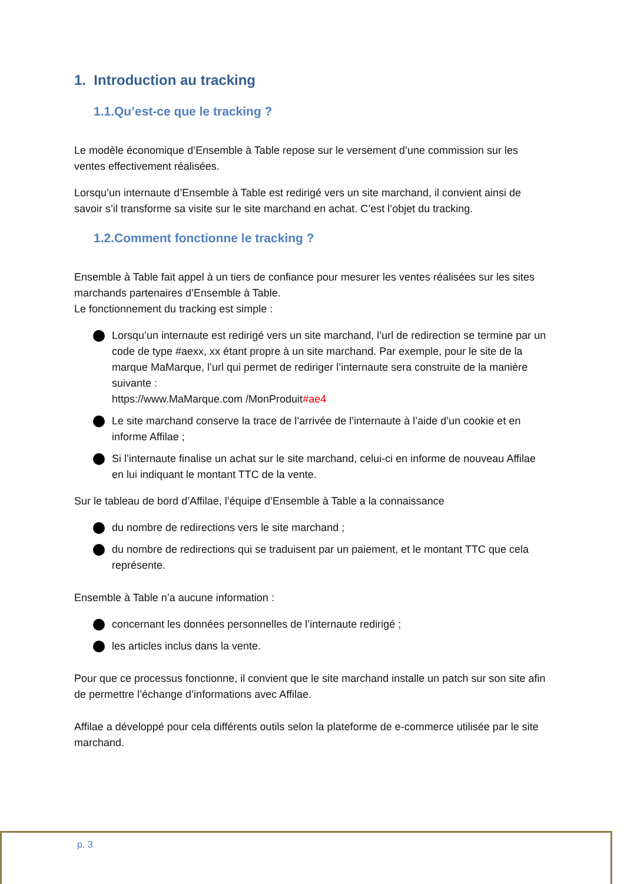1. Introduction au tracking
1.1.Qu’est-ce que le tracking ?
Le modèle économique d’Ensemble à Table repose sur le versement d’une commission sur les ventes effectivement réalisées.
Lorsqu’un internaute d’Ensemble à Table est redirigé vers un site marchand, il convient ainsi de savoir s’il transforme sa visite sur le site marchand en achat. C’est l’objet du tracking.
1.2.Comment fonctionne le tracking ?
Ensemble à Table fait appel à un tiers de confiance pour mesurer les ventes réalisées sur les sites marchands partenaires d’Ensemble à Table.
Le fonctionnement du tracking est simple :
Lorsqu’un internaute est redirigé vers un site marchand, l’url de redirection se termine par un code de type #aexx, xx étant propre à un site marchand. Par exemple, pour le site de la marque MaMarque, l’url qui permet de rediriger l’internaute sera construite de la manière suivante :
https://www.MaMarque.com /MonProduit#ae4
Le site marchand conserve la trace de l’arrivée de l’internaute à l’aide d’un cookie et en informe Affilae ;
Si l’internaute finalise un achat sur le site marchand, celui-ci en informe de nouveau Affilae en lui indiquant le montant TTC de la vente.
Sur le tableau de bord d’Affilae, l’équipe d’Ensemble à Table a la connaissance
du nombre de redirections vers le site marchand ;
du nombre de redirections qui se traduisent par un paiement, et le montant TTC que cela représente.
Ensemble à Table n’a aucune information :
concernant les données personnelles de l’internaute redirigé ;
les articles inclus dans la vente.
Pour que ce processus fonctionne, il convient que le site marchand installe un patch sur son site afin de permettre l’échange d’informations avec Affilae.
Affilae a développé pour cela différents outils selon la plateforme de e-commerce utilisée par le site marchand.
p. 3